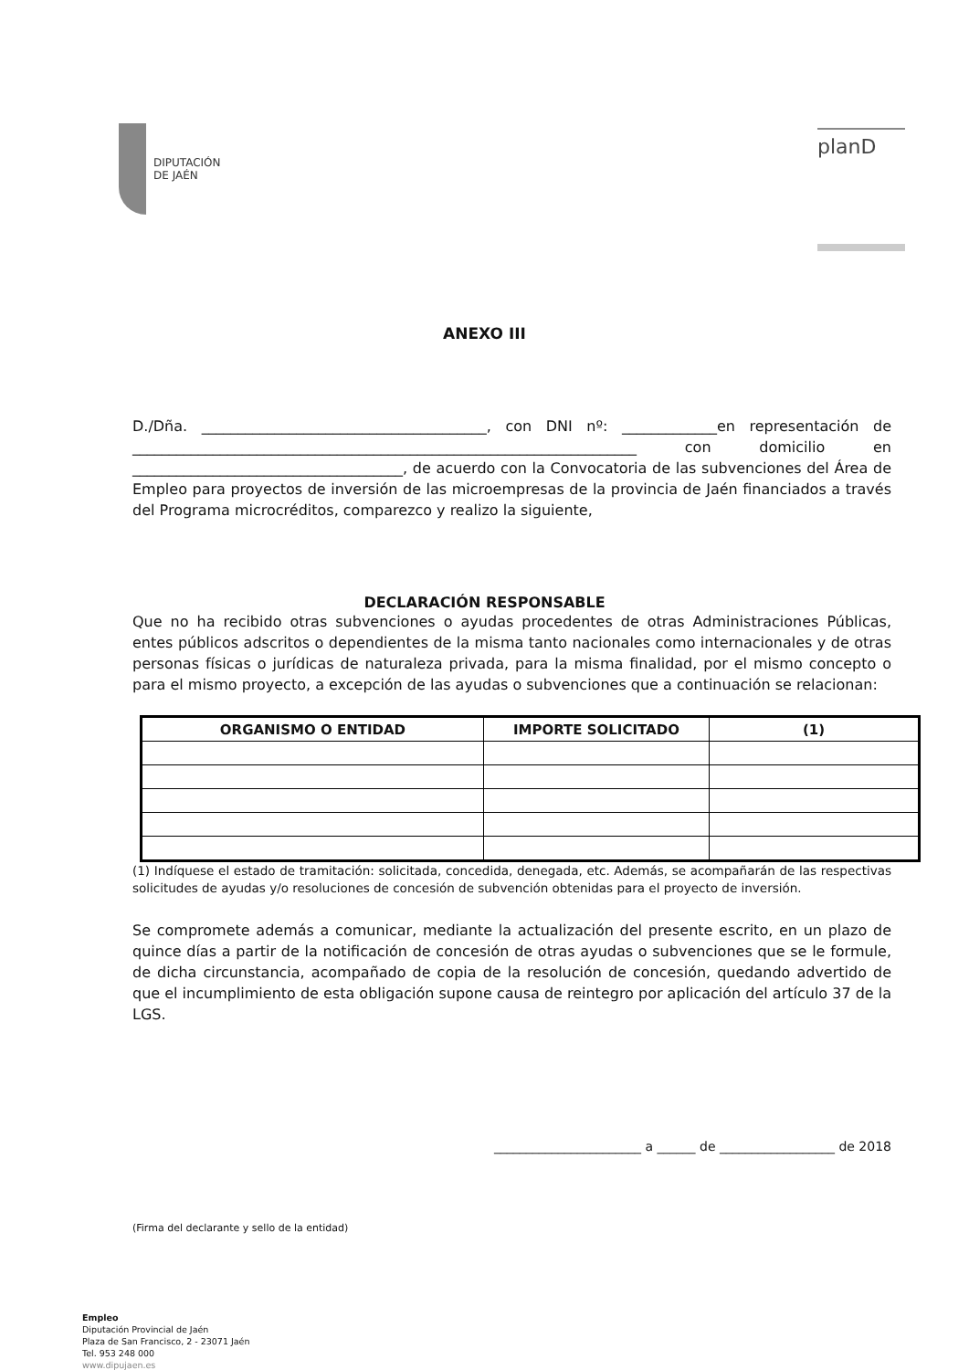DIPUTACIÓN
DE JAÉN
planD
ANEXO III
D./Dña. _______________________________________, con DNI nº: _____________en representación de _____________________________________________________________________ con domicilio en _____________________________________, de acuerdo con la Convocatoria de las subvenciones del Área de Empleo para proyectos de inversión de las microempresas de la provincia de Jaén financiados a través del Programa microcréditos, comparezco y realizo la siguiente,
DECLARACIÓN RESPONSABLE
Que no ha recibido otras subvenciones o ayudas procedentes de otras Administraciones Públicas, entes públicos adscritos o dependientes de la misma tanto nacionales como internacionales y de otras personas físicas o jurídicas de naturaleza privada, para la misma finalidad, por el mismo concepto o para el mismo proyecto, a excepción de las ayudas o subvenciones que a continuación se relacionan:
| ORGANISMO O ENTIDAD | IMPORTE SOLICITADO | (1) |
| --- | --- | --- |
(1) Indíquese el estado de tramitación: solicitada, concedida, denegada, etc. Además, se acompañarán de las respectivas solicitudes de ayudas y/o resoluciones de concesión de subvención obtenidas para el proyecto de inversión.
Se compromete además a comunicar, mediante la actualización del presente escrito, en un plazo de quince días a partir de la notificación de concesión de otras ayudas o subvenciones que se le formule, de dicha circunstancia, acompañado de copia de la resolución de concesión, quedando advertido de que el incumplimiento de esta obligación supone causa de reintegro por aplicación del artículo 37 de la LGS.
_______________________ a ______ de __________________ de 2018
(Firma del declarante y sello de la entidad)
Empleo
Diputación Provincial de Jaén
Plaza de San Francisco, 2 - 23071 Jaén
Tel. 953 248 000
www.dipujaen.es